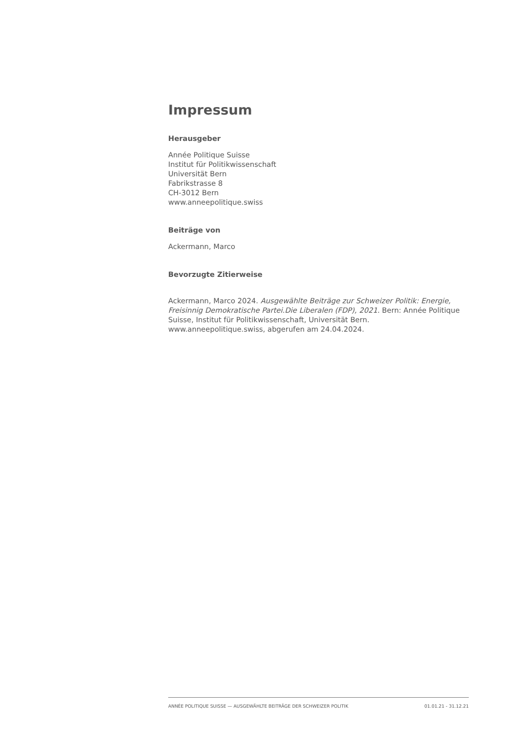Impressum
Herausgeber
Année Politique Suisse
Institut für Politikwissenschaft
Universität Bern
Fabrikstrasse 8
CH-3012 Bern
www.anneepolitique.swiss
Beiträge von
Ackermann, Marco
Bevorzugte Zitierweise
Ackermann, Marco 2024. Ausgewählte Beiträge zur Schweizer Politik: Energie, Freisinnig Demokratische Partei.Die Liberalen (FDP), 2021. Bern: Année Politique Suisse, Institut für Politikwissenschaft, Universität Bern. www.anneepolitique.swiss, abgerufen am 24.04.2024.
ANNÉE POLITIQUE SUISSE — AUSGEWÄHLTE BEITRÄGE DER SCHWEIZER POLITIK 01.01.21 - 31.12.21